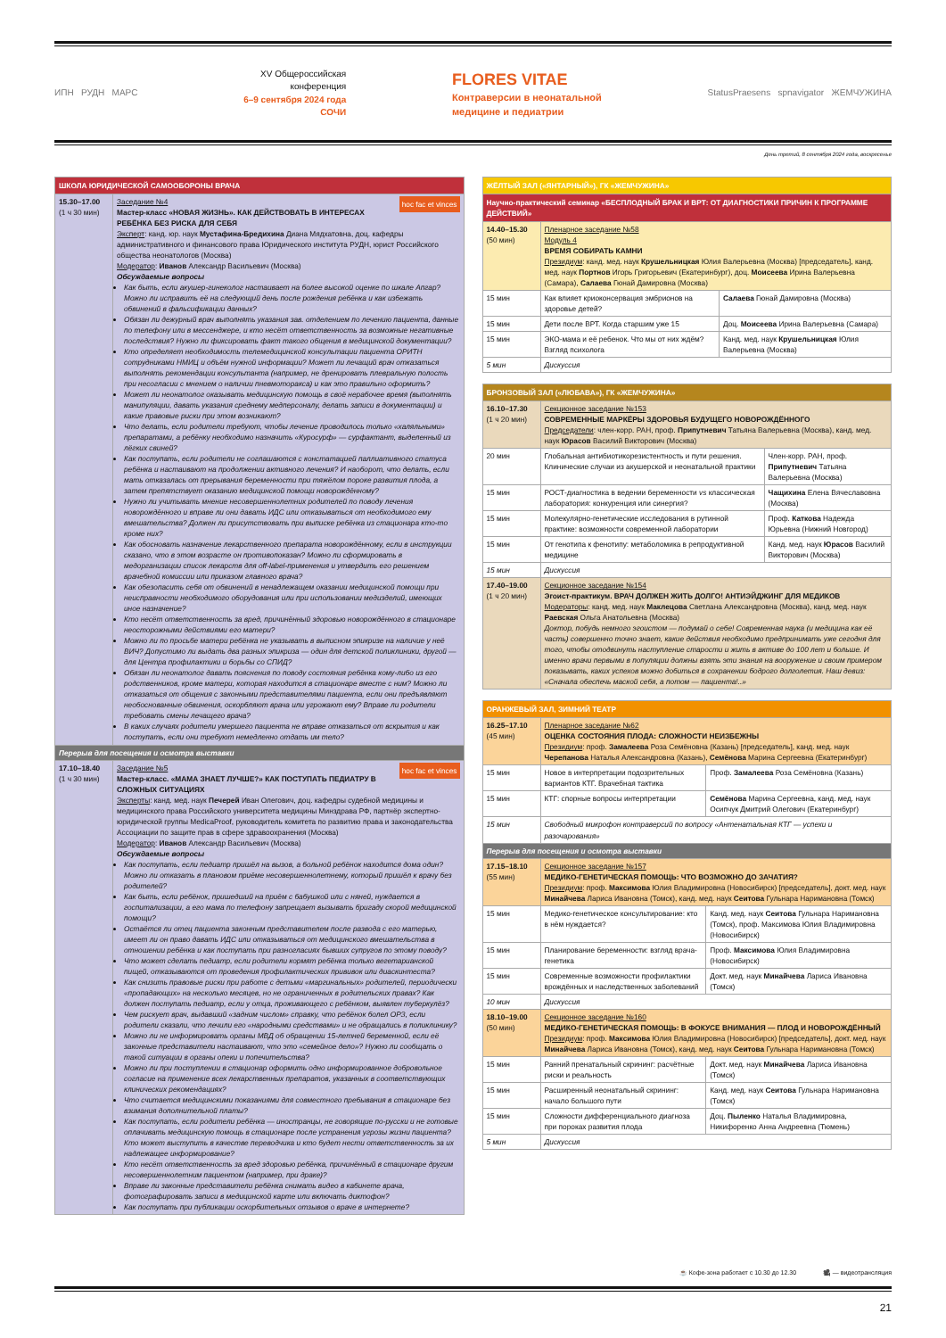ИПН РУДН МАРС
XV Общероссийская
конференция
6–9 сентября 2024 года
СОЧИ
FLORES VITAE
Контраверсии в неонатальной
медицине и педиатрии
StatusPraesens spnavigator ЖЕМЧУЖИНА
День третий, 8 сентября 2024 года, воскресенье
| ШКОЛА ЮРИДИЧЕСКОЙ САМООБОРОНЫ ВРАЧА | |
| 15.30–17.00 (1 ч 30 мин) | Заседание №4 hoc fac et vinces Мастер-класс «НОВАЯ ЖИЗНЬ». КАК ДЕЙСТВОВАТЬ В ИНТЕРЕСАХ РЕБЁНКА БЕЗ РИСКА ДЛЯ СЕБЯ Эксперт : канд. юр. наук Мустафина-Бредихина Диана Мядхатовна, доц. кафедры административного и финансового права Юридического института РУДН, юрист Российского общества неонатологов (Москва) Модератор : Иванов Александр Васильевич (Москва) Обсуждаемые вопросы Как быть, если акушер-гинеколог настаивает на более высокой оценке по шкале Апгар? Можно ли исправить её на следующий день после рождения ребёнка и как избежать обвинений в фальсификации данных? Обязан ли дежурный врач выполнять указания зав. отделением по лечению пациента, данные по телефону или в мессенджере, и кто несёт ответственность за возможные негативные последствия? Нужно ли фиксировать факт такого общения в медицинской документации? Кто определяет необходимость телемедицинской консультации пациента ОРИТН сотрудниками НМИЦ и объём нужной информации? Может ли лечащий врач отказаться выполнять рекомендации консультанта (например, не дренировать плевральную полость при несогласии с мнением о наличии пневмоторакса) и как это правильно оформить? Может ли неонатолог оказывать медицинскую помощь в своё нерабочее время (выполнять манипуляции, давать указания среднему медперсоналу, делать записи в документации) и какие правовые риски при этом возникают? Что делать, если родители требуют, чтобы лечение проводилось только «халяльными» препаратами, а ребёнку необходимо назначить «Куросурф» — сурфактант, выделенный из лёгких свиней? Как поступать, если родители не соглашаются с констатацией паллиативного статуса ребёнка и настаивают на продолжении активного лечения? И наоборот, что делать, если мать отказалась от прерывания беременности при тяжёлом пороке развития плода, а затем препятствует оказанию медицинской помощи новорождённому? Нужно ли учитывать мнение несовершеннолетних родителей по поводу лечения новорождённого и вправе ли они давать ИДС или отказываться от необходимого ему вмешательства? Должен ли присутствовать при выписке ребёнка из стационара кто-то кроме них? Как обосновать назначение лекарственного препарата новорождённому, если в инструкции сказано, что в этом возрасте он противопоказан? Можно ли сформировать в медорганизации список лекарств для off-label-применения и утвердить его решением врачебной комиссии или приказом главного врача? Как обезопасить себя от обвинений в ненадлежащем оказании медицинской помощи при неисправности необходимого оборудования или при использовании медизделий, имеющих иное назначение? Кто несёт ответственность за вред, причинённый здоровью новорождённого в стационаре неосторожными действиями его матери? Можно ли по просьбе матери ребёнка не указывать в выписном эпикризе на наличие у неё ВИЧ? Допустимо ли выдать два разных эпикриза — один для детской поликлиники, другой — для Центра профилактики и борьбы со СПИД? Обязан ли неонатолог давать пояснения по поводу состояния ребёнка кому-либо из его родственников, кроме матери, которая находится в стационаре вместе с ним? Можно ли отказаться от общения с законными представителями пациента, если они предъявляют необоснованные обвинения, оскорбляют врача или угрожают ему? Вправе ли родители требовать смены лечащего врача? В каких случаях родители умершего пациента не вправе отказаться от вскрытия и как поступать, если они требуют немедленно отдать им тело? |
| Перерыв для посещения и осмотра выставки | |
| 17.10–18.40 (1 ч 30 мин) | Заседание №5 hoc fac et vinces Мастер-класс. «МАМА ЗНАЕТ ЛУЧШЕ?» КАК ПОСТУПАТЬ ПЕДИАТРУ В СЛОЖНЫХ СИТУАЦИЯХ Эксперты : канд. мед. наук Печерей Иван Олегович, доц. кафедры судебной медицины и медицинского права Российского университета медицины Минздрава РФ, партнёр экспертно-юридической группы MedicaProof, руководитель комитета по развитию права и законодательства Ассоциации по защите прав в сфере здравоохранения (Москва) Модератор : Иванов Александр Васильевич (Москва) Обсуждаемые вопросы Как поступать, если педиатр пришёл на вызов, а больной ребёнок находится дома один? Можно ли отказать в плановом приёме несовершеннолетнему, который пришёл к врачу без родителей? Как быть, если ребёнок, пришедший на приём с бабушкой или с няней, нуждается в госпитализации, а его мама по телефону запрещает вызывать бригаду скорой медицинской помощи? Остаётся ли отец пациента законным представителем после развода с его матерью, имеет ли он право давать ИДС или отказываться от медицинского вмешательства в отношении ребёнка и как поступать при разногласиях бывших супругов по этому поводу? Что может сделать педиатр, если родители кормят ребёнка только вегетарианской пищей, отказываются от проведения профилактических прививок или диаскинтеста? Как снизить правовые риски при работе с детьми «маргинальных» родителей, периодически «пропадающих» на несколько месяцев, но не ограниченных в родительских правах? Как должен поступать педиатр, если у отца, проживающего с ребёнком, выявлен туберкулёз? Чем рискует врач, выдавший «задним числом» справку, что ребёнок болел ОРЗ, если родители сказали, что лечили его «народными средствами» и не обращались в поликлинику? Можно ли не информировать органы МВД об обращении 15-летней беременной, если её законные представители настаивают, что это «семейное дело»? Нужно ли сообщать о такой ситуации в органы опеки и попечительства? Можно ли при поступлении в стационар оформить одно информированное добровольное согласие на применение всех лекарственных препаратов, указанных в соответствующих клинических рекомендациях? Что считается медицинскими показаниями для совместного пребывания в стационаре без взимания дополнительной платы? Как поступать, если родители ребёнка — иностранцы, не говорящие по-русски и не готовые оплачивать медицинскую помощь в стационаре после устранения угрозы жизни пациента? Кто может выступить в качестве переводчика и кто будет нести ответственность за их надлежащее информирование? Кто несёт ответственность за вред здоровью ребёнка, причинённый в стационаре другим несовершеннолетним пациентом (например, при драке)? Вправе ли законные представители ребёнка снимать видео в кабинете врача, фотографировать записи в медицинской карте или включать диктофон? Как поступать при публикации оскорбительных отзывов о враче в интернете? |
| ЖЁЛТЫЙ ЗАЛ («ЯНТАРНЫЙ»), ГК «ЖЕМЧУЖИНА» | | |
| Научно-практический семинар «БЕСПЛОДНЫЙ БРАК И ВРТ: ОТ ДИАГНОСТИКИ ПРИЧИН К ПРОГРАММЕ ДЕЙСТВИЙ» | | |
| 14.40–15.30 (50 мин) | Пленарное заседание №58 Модуль 4 ВРЕМЯ СОБИРАТЬ КАМНИ Президиум : канд. мед. наук Крушельницкая Юлия Валерьевна (Москва) [председатель], канд. мед. наук Портнов Игорь Григорьевич (Екатеринбург), доц. Моисеева Ирина Валерьевна (Самара), Салаева Гюнай Дамировна (Москва) | |
| 15 мин | Как влияет криоконсервация эмбрионов на здоровье детей? | Салаева Гюнай Дамировна (Москва) |
| 15 мин | Дети после ВРТ. Когда старшим уже 15 | Доц. Моисеева Ирина Валерьевна (Самара) |
| 15 мин | ЭКО-мама и её ребенок. Что мы от них ждём? Взгляд психолога | Канд. мед. наук Крушельницкая Юлия Валерьевна (Москва) |
| 5 мин | Дискуссия | |
| БРОНЗОВЫЙ ЗАЛ («ЛЮБАВА»), ГК «ЖЕМЧУЖИНА» | | |
| 16.10–17.30 (1 ч 20 мин) | Секционное заседание №153 СОВРЕМЕННЫЕ МАРКЁРЫ ЗДОРОВЬЯ БУДУЩЕГО НОВОРОЖДЁННОГО Председатели : член-корр. РАН, проф. Припутневич Татьяна Валерьевна (Москва), канд. мед. наук Юрасов Василий Викторович (Москва) | |
| 20 мин | Глобальная антибиотикорезистентность и пути решения. Клинические случаи из акушерской и неонатальной практики | Член-корр. РАН, проф. Припутневич Татьяна Валерьевна (Москва) |
| 15 мин | РОСТ-диагностика в ведении беременности vs классическая лаборатория: конкуренция или синергия? | Чащихина Елена Вячеславовна (Москва) |
| 15 мин | Молекулярно-генетические исследования в рутинной практике: возможности современной лаборатории | Проф. Каткова Надежда Юрьевна (Нижний Новгород) |
| 15 мин | От генотипа к фенотипу: метаболомика в репродуктивной медицине | Канд. мед. наук Юрасов Василий Викторович (Москва) |
| 15 мин | Дискуссия | |
| 17.40–19.00 (1 ч 20 мин) | Секционное заседание №154 Эгоист-практикум. ВРАЧ ДОЛЖЕН ЖИТЬ ДОЛГО! АНТИЭЙДЖИНГ ДЛЯ МЕДИКОВ Модераторы : канд. мед. наук Маклецова Светлана Александровна (Москва), канд. мед. наук Раевская Ольга Анатольевна (Москва) Доктор, побудь немного эгоистом — подумай о себе! Современная наука (и медицина как её часть) совершенно точно знает, какие действия необходимо предпринимать уже сегодня для того, чтобы отодвинуть наступление старости и жить в активе до 100 лет и больше. И именно врачи первыми в популяции должны взять эти знания на вооружение и своим примером показывать, каких успехов можно добиться в сохранении бодрого долголетия. Наш девиз: «Сначала обеспечь маской себя, а потом — пациента!..» | |
| ОРАНЖЕВЫЙ ЗАЛ, ЗИМНИЙ ТЕАТР | | |
| 16.25–17.10 (45 мин) | Пленарное заседание №62 ОЦЕНКА СОСТОЯНИЯ ПЛОДА: СЛОЖНОСТИ НЕИЗБЕЖНЫ Президиум : проф. Замалеева Роза Семёновна (Казань) [председатель], канд. мед. наук Черепанова Наталья Александровна (Казань), Семёнова Марина Сергеевна (Екатеринбург) | |
| 15 мин | Новое в интерпретации подозрительных вариантов КТГ. Врачебная тактика | Проф. Замалеева Роза Семёновна (Казань) |
| 15 мин | КТГ: спорные вопросы интерпретации | Семёнова Марина Сергеевна, канд. мед. наук Осипчук Дмитрий Олегович (Екатеринбург) |
| 15 мин | Свободный микрофон контраверсий по вопросу «Антенатальная КТГ — успехи и разочарования» | |
| Перерыв для посещения и осмотра выставки | | |
| 17.15–18.10 (55 мин) | Секционное заседание №157 МЕДИКО-ГЕНЕТИЧЕСКАЯ ПОМОЩЬ: ЧТО ВОЗМОЖНО ДО ЗАЧАТИЯ? Президиум : проф. Максимова Юлия Владимировна (Новосибирск) [председатель], докт. мед. наук Минайчева Лариса Ивановна (Томск), канд. мед. наук Сеитова Гульнара Наримановна (Томск) | |
| 15 мин | Медико-генетическое консультирование: кто в нём нуждается? | Канд. мед. наук Сеитова Гульнара Наримановна (Томск), проф. Максимова Юлия Владимировна (Новосибирск) |
| 15 мин | Планирование беременности: взгляд врача-генетика | Проф. Максимова Юлия Владимировна (Новосибирск) |
| 15 мин | Современные возможности профилактики врождённых и наследственных заболеваний | Докт. мед. наук Минайчева Лариса Ивановна (Томск) |
| 10 мин | Дискуссия | |
| 18.10–19.00 (50 мин) | Секционное заседание №160 МЕДИКО-ГЕНЕТИЧЕСКАЯ ПОМОЩЬ: В ФОКУСЕ ВНИМАНИЯ — ПЛОД И НОВОРОЖДЁННЫЙ Президиум : проф. Максимова Юлия Владимировна (Новосибирск) [председатель], докт. мед. наук Минайчева Лариса Ивановна (Томск), канд. мед. наук Сеитова Гульнара Наримановна (Томск) | |
| 15 мин | Ранний пренатальный скрининг: расчётные риски и реальность | Докт. мед. наук Минайчева Лариса Ивановна (Томск) |
| 15 мин | Расширенный неонатальный скрининг: начало большого пути | Канд. мед. наук Сеитова Гульнара Наримановна (Томск) |
| 15 мин | Сложности дифференциального диагноза при пороках развития плода | Доц. Пыленко Наталья Владимировна, Никифоренко Анна Андреевна (Тюмень) |
| 5 мин | Дискуссия | |
☕ Кофе-зона работает с 10.30 до 12.30 🎥 — видеотрансляция
21